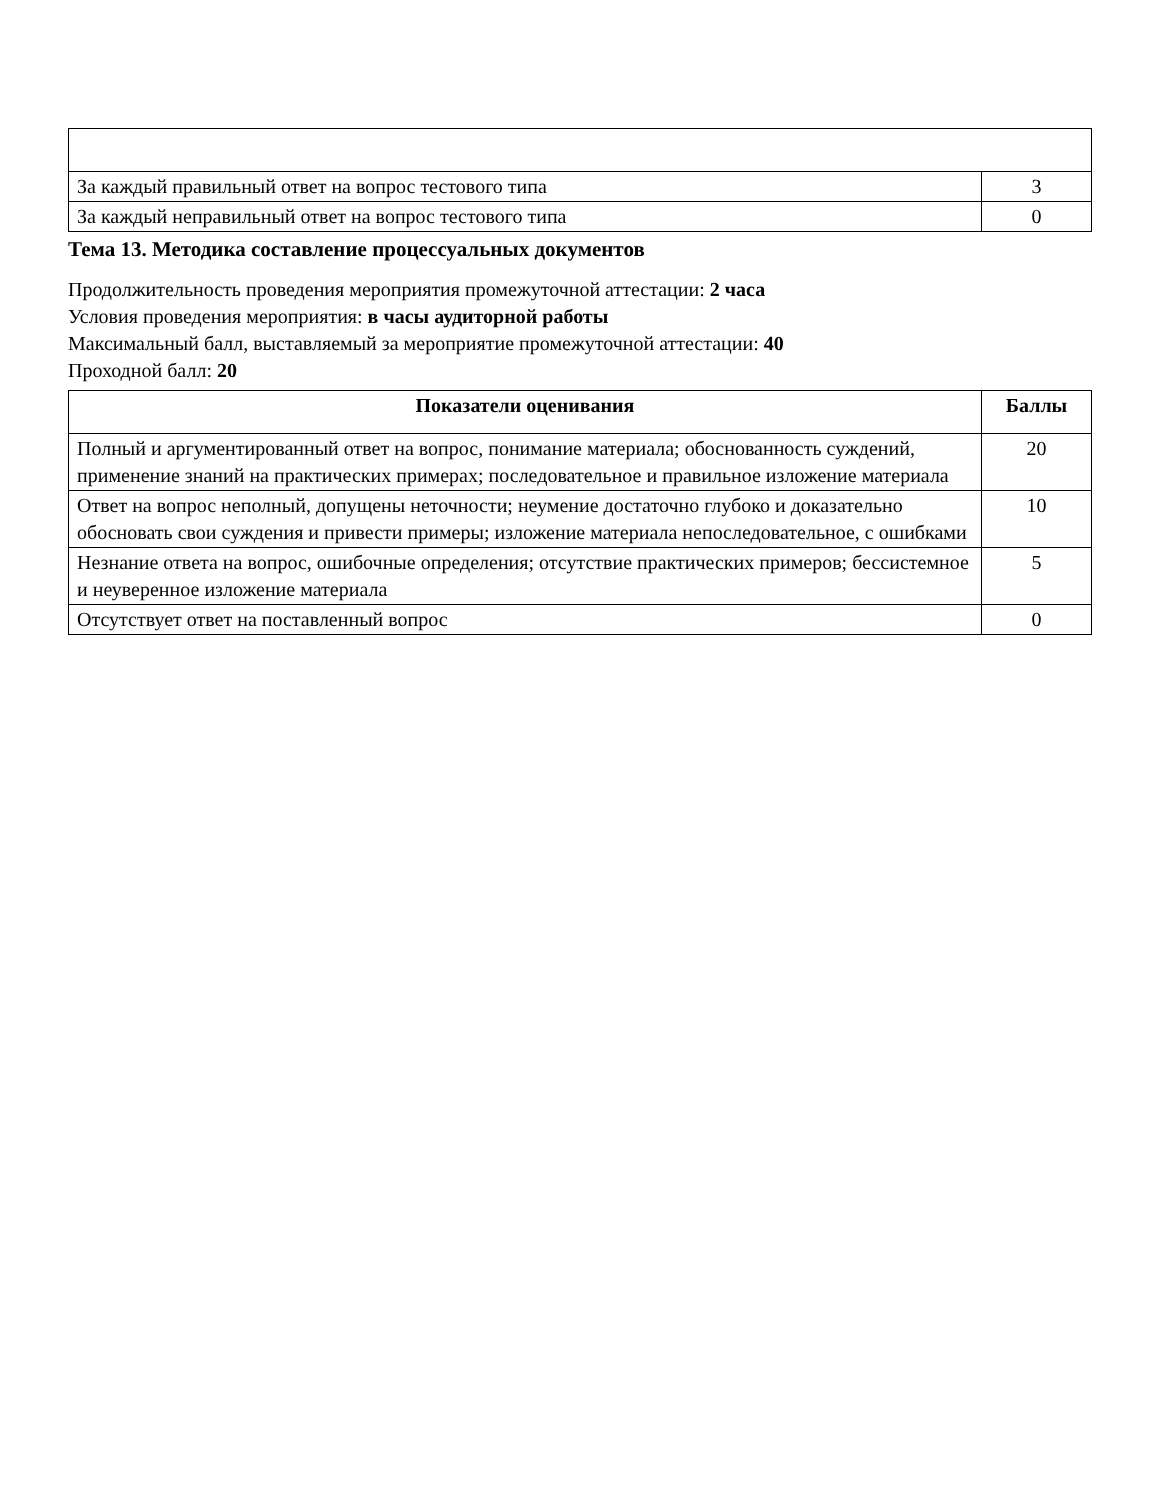| За каждый правильный ответ на вопрос тестового типа | 3 |
| За каждый неправильный ответ на вопрос тестового типа | 0 |
Тема 13. Методика составление процессуальных документов
Продолжительность проведения мероприятия промежуточной аттестации: 2 часа
Условия проведения мероприятия: в часы аудиторной работы
Максимальный балл, выставляемый за мероприятие промежуточной аттестации: 40
Проходной балл: 20
| Показатели оценивания | Баллы |
| --- | --- |
| Полный и аргументированный ответ на вопрос, понимание материала; обоснованность суждений, применение знаний на практических примерах; последовательное и правильное изложение материала | 20 |
| Ответ на вопрос неполный, допущены неточности; неумение достаточно глубоко и доказательно обосновать свои суждения и привести примеры; изложение материала непоследовательное, с ошибками | 10 |
| Незнание ответа на вопрос, ошибочные определения; отсутствие практических примеров; бессистемное и неуверенное изложение материала | 5 |
| Отсутствует ответ на поставленный вопрос | 0 |